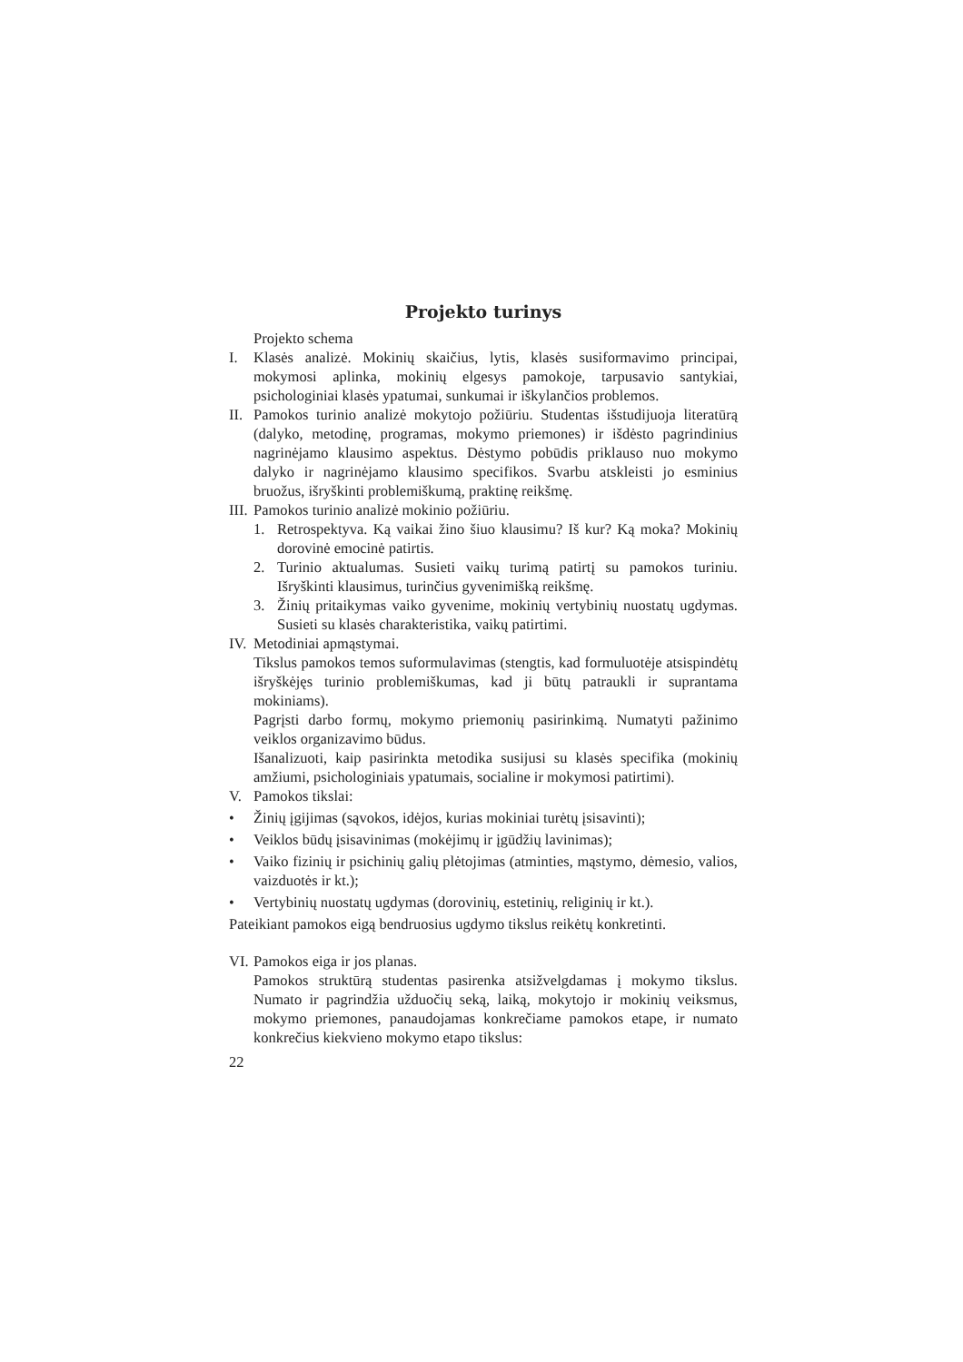Projekto turinys
Projekto schema
I. Klasės analizė. Mokinių skaičius, lytis, klasės susiformavimo principai, mokymosi aplinka, mokinių elgesys pamokoje, tarpusavio santykiai, psichologiniai klasės ypatumai, sunkumai ir iškylančios problemos.
II.
Pamokos turinio analizė mokytojo požiūriu. Studentas išstudijuoja literatūrą (dalyko, metodinę, programas, mokymo priemones) ir išdėsto pagrindinius nagrinėjamo klausimo aspektus. Dėstymo pobūdis priklauso nuo mokymo dalyko ir nagrinėjamo klausimo specifikos. Svarbu atskleisti jo esminius bruožus, išryškinti problemiškumą, praktinę reikšmę.
III.
Pamokos turinio analizė mokinio požiūriu.
1. Retrospektyva. Ką vaikai žino šiuo klausimu? Iš kur? Ką moka? Mokinių dorovinė emocinė patirtis.
2. Turinio aktualumas. Susieti vaikų turimą patirtį su pamokos turiniu. Išryškinti klausimus, turinčius gyvenimišką reikšmę.
3. Žinių pritaikymas vaiko gyvenime, mokinių vertybinių nuostatų ugdymas. Susieti su klasės charakteristika, vaikų patirtimi.
IV.
Metodiniai apmąstymai.
Tikslus pamokos temos suformulavimas (stengtis, kad formuluotėje atsispindėtų išryškėjęs turinio problemiškumas, kad ji būtų patraukli ir suprantama mokiniams).
Pagrįsti darbo formų, mokymo priemonių pasirinkimą. Numatyti pažinimo veiklos organizavimo būdus.
Išanalizuoti, kaip pasirinkta metodika susijusi su klasės specifika (mokinių amžiumi, psichologiniais ypatumais, socialine ir mokymosi patirtimi).
V. Pamokos tikslai:
• Žinių įgijimas (sąvokos, idėjos, kurias mokiniai turėtų įsisavinti);
• Veiklos būdų įsisavinimas (mokėjimų ir įgūdžių lavinimas);
• Vaiko fizinių ir psichinių galių plėtojimas (atminties, mąstymo, dėmesio, valios, vaizduotės ir kt.);
• Vertybinių nuostatų ugdymas (dorovinių, estetinių, religinių ir kt.).
Pateikiant pamokos eigą bendruosius ugdymo tikslus reikėtų konkretinti.
VI.
Pamokos eiga ir jos planas.
Pamokos struktūrą studentas pasirenka atsižvelgdamas į mokymo tikslus. Numato ir pagrindžia užduočių seką, laiką, mokytojo ir mokinių veiksmus, mokymo priemones, panaudojamas konkrečiame pamokos etape, ir numato konkrečius kiekvieno mokymo etapo tikslus:
22